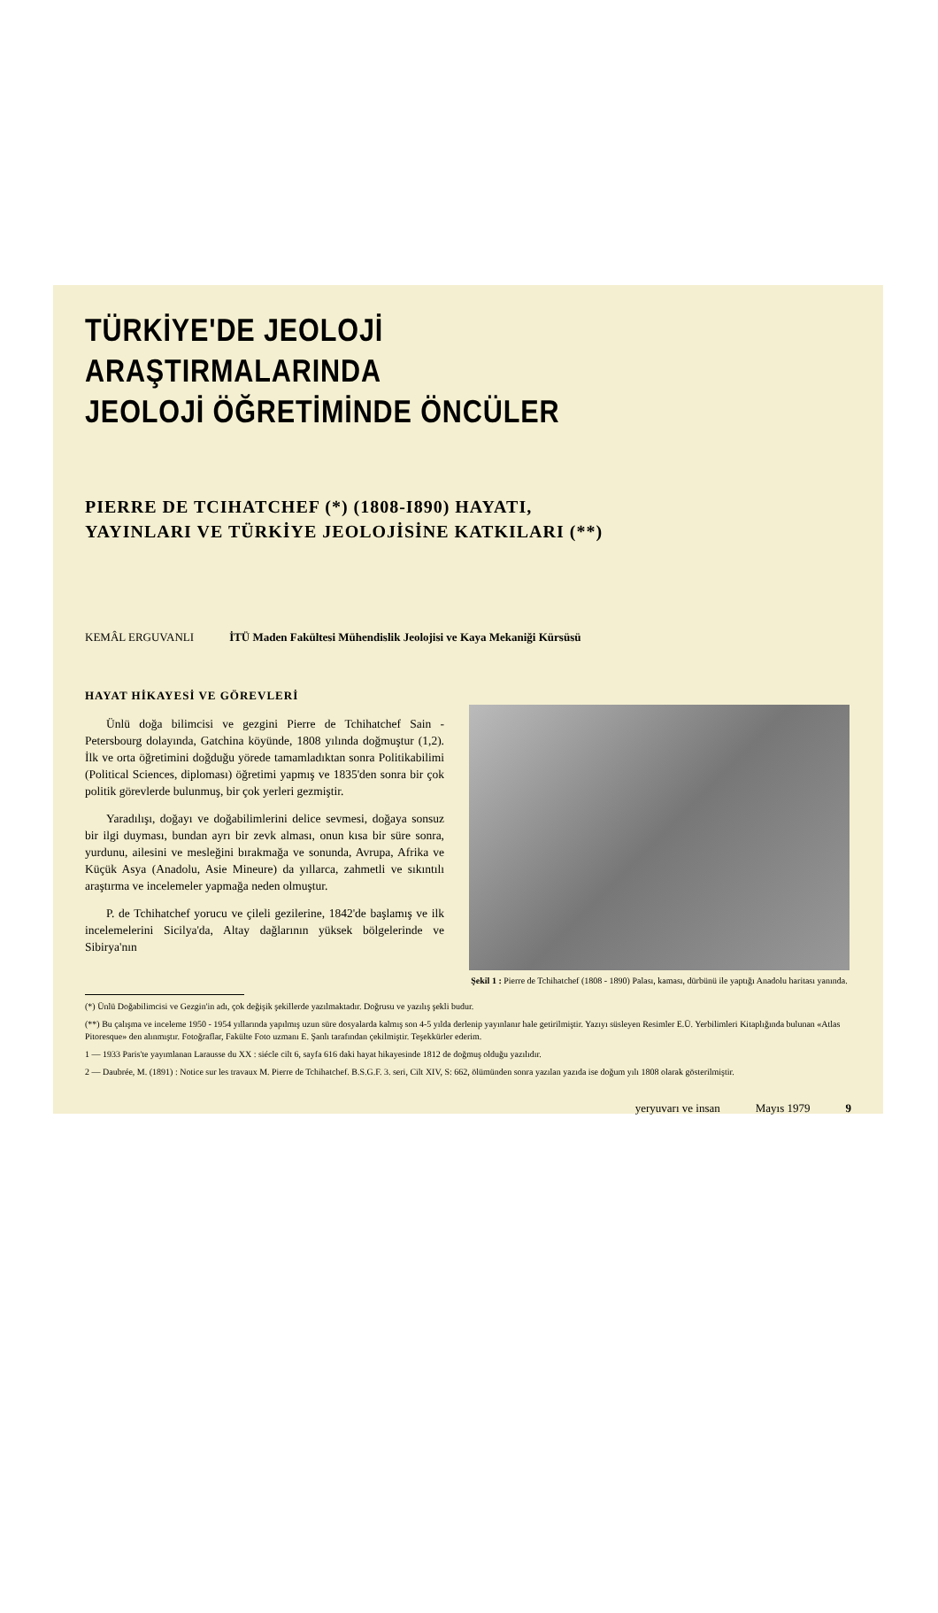TÜRKİYE'DE JEOLOJİ ARAŞTIRMALARINDA
JEOLOJİ ÖĞRETİMİNDE ÖNCÜLER
PIERRE DE TCIHATCHEF (*) (1808-I890) HAYATI,
YAYINLARI VE TÜRKİYE JEOLOJİSİNE KATKILARI (**)
KEMÂL ERGUVANLI İTÜ Maden Fakültesi Mühendislik Jeolojisi ve Kaya Mekaniği Kürsüsü
HAYAT HİKAYESİ VE GÖREVLERİ
Ünlü doğa bilimcisi ve gezgini Pierre de Tchihatchef Sain - Petersbourg dolayında, Gatchina köyünde, 1808 yılında doğmuştur (1,2). İlk ve orta öğretimini doğduğu yörede tamamladıktan sonra Politikabilimi (Political Sciences, diploması) öğretimi yapmış ve 1835'den sonra bir çok politik görevlerde bulunmuş, bir çok yerleri gezmiştir.
Yaradılışı, doğayı ve doğabilimlerini delice sevmesi, doğaya sonsuz bir ilgi duyması, bundan ayrı bir zevk alması, onun kısa bir süre sonra, yurdunu, ailesini ve mesleğini bırakmağa ve sonunda, Avrupa, Afrika ve Küçük Asya (Anadolu, Asie Mineure) da yıllarca, zahmetli ve sıkıntılı araştırma ve incelemeler yapmağa neden olmuştur.
P. de Tchihatchef yorucu ve çileli gezilerine, 1842'de başlamış ve ilk incelemelerini Sicilya'da, Altay dağlarının yüksek bölgelerinde ve Sibirya'nın
Şekil 1 : Pierre de Tchihatchef (1808 - 1890) Palası, kaması, dürbünü ile yaptığı Anadolu haritası yanında.
(*) Ünlü Doğabilimcisi ve Gezgin'in adı, çok değişik şekillerde yazılmaktadır. Doğrusu ve yazılış şekli budur.
(**) Bu çalışma ve inceleme 1950 - 1954 yıllarında yapılmış uzun süre dosyalarda kalmış son 4-5 yılda derlenip yayınlanır hale getirilmiştir. Yazıyı süsleyen Resimler E.Ü. Yerbilimleri Kitaplığında bulunan «Atlas Pitoresque» den alınmıştır. Fotoğraflar, Fakülte Foto uzmanı E. Şanlı tarafından çekilmiştir. Teşekkürler ederim.
1 — 1933 Paris'te yayımlanan Larausse du XX : siécle cilt 6, sayfa 616 daki hayat hikayesinde 1812 de doğmuş olduğu yazılıdır.
2 — Daubrée, M. (1891) : Notice sur les travaux M. Pierre de Tchihatchef. B.S.G.F. 3. seri, Cilt XIV, S: 662, ölümünden sonra yazılan yazıda ise doğum yılı 1808 olarak gösterilmiştir.
yeryuvarı ve insan Mayıs 1979 9